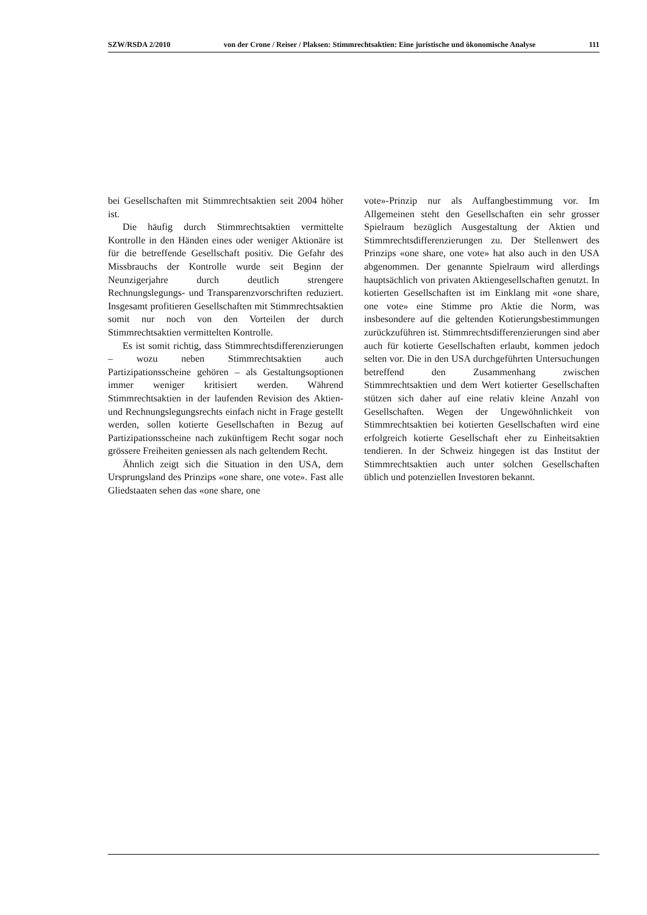SZW/RSDA 2/2010 von der Crone / Reiser / Plaksen: Stimmrechtsaktien: Eine juristische und ökonomische Analyse 111
bei Gesellschaften mit Stimmrechtsaktien seit 2004 höher ist.
Die häufig durch Stimmrechtsaktien vermittelte Kontrolle in den Händen eines oder weniger Aktionäre ist für die betreffende Gesellschaft positiv. Die Gefahr des Missbrauchs der Kontrolle wurde seit Beginn der Neunzigerjahre durch deutlich strengere Rechnungslegungs- und Transparenzvorschriften reduziert. Insgesamt profitieren Gesellschaften mit Stimmrechtsaktien somit nur noch von den Vorteilen der durch Stimmrechtsaktien vermittelten Kontrolle.
Es ist somit richtig, dass Stimmrechtsdifferenzierungen – wozu neben Stimmrechtsaktien auch Partizipationsscheine gehören – als Gestaltungsoptionen immer weniger kritisiert werden. Während Stimmrechtsaktien in der laufenden Revision des Aktien- und Rechnungslegungsrechts einfach nicht in Frage gestellt werden, sollen kotierte Gesellschaften in Bezug auf Partizipationsscheine nach zukünftigem Recht sogar noch grössere Freiheiten geniessen als nach geltendem Recht.
Ähnlich zeigt sich die Situation in den USA, dem Ursprungsland des Prinzips «one share, one vote». Fast alle Gliedstaaten sehen das «one share, one
vote»-Prinzip nur als Auffangbestimmung vor. Im Allgemeinen steht den Gesellschaften ein sehr grosser Spielraum bezüglich Ausgestaltung der Aktien und Stimmrechtsdifferenzierungen zu. Der Stellenwert des Prinzips «one share, one vote» hat also auch in den USA abgenommen. Der genannte Spielraum wird allerdings hauptsächlich von privaten Aktiengesellschaften genutzt. In kotierten Gesellschaften ist im Einklang mit «one share, one vote» eine Stimme pro Aktie die Norm, was insbesondere auf die geltenden Kotierungsbestimmungen zurückzuführen ist. Stimmrechtsdifferenzierungen sind aber auch für kotierte Gesellschaften erlaubt, kommen jedoch selten vor. Die in den USA durchgeführten Untersuchungen betreffend den Zusammenhang zwischen Stimmrechtsaktien und dem Wert kotierter Gesellschaften stützen sich daher auf eine relativ kleine Anzahl von Gesellschaften. Wegen der Ungewöhnlichkeit von Stimmrechtsaktien bei kotierten Gesellschaften wird eine erfolgreich kotierte Gesellschaft eher zu Einheitsaktien tendieren. In der Schweiz hingegen ist das Institut der Stimmrechtsaktien auch unter solchen Gesellschaften üblich und potenziellen Investoren bekannt.